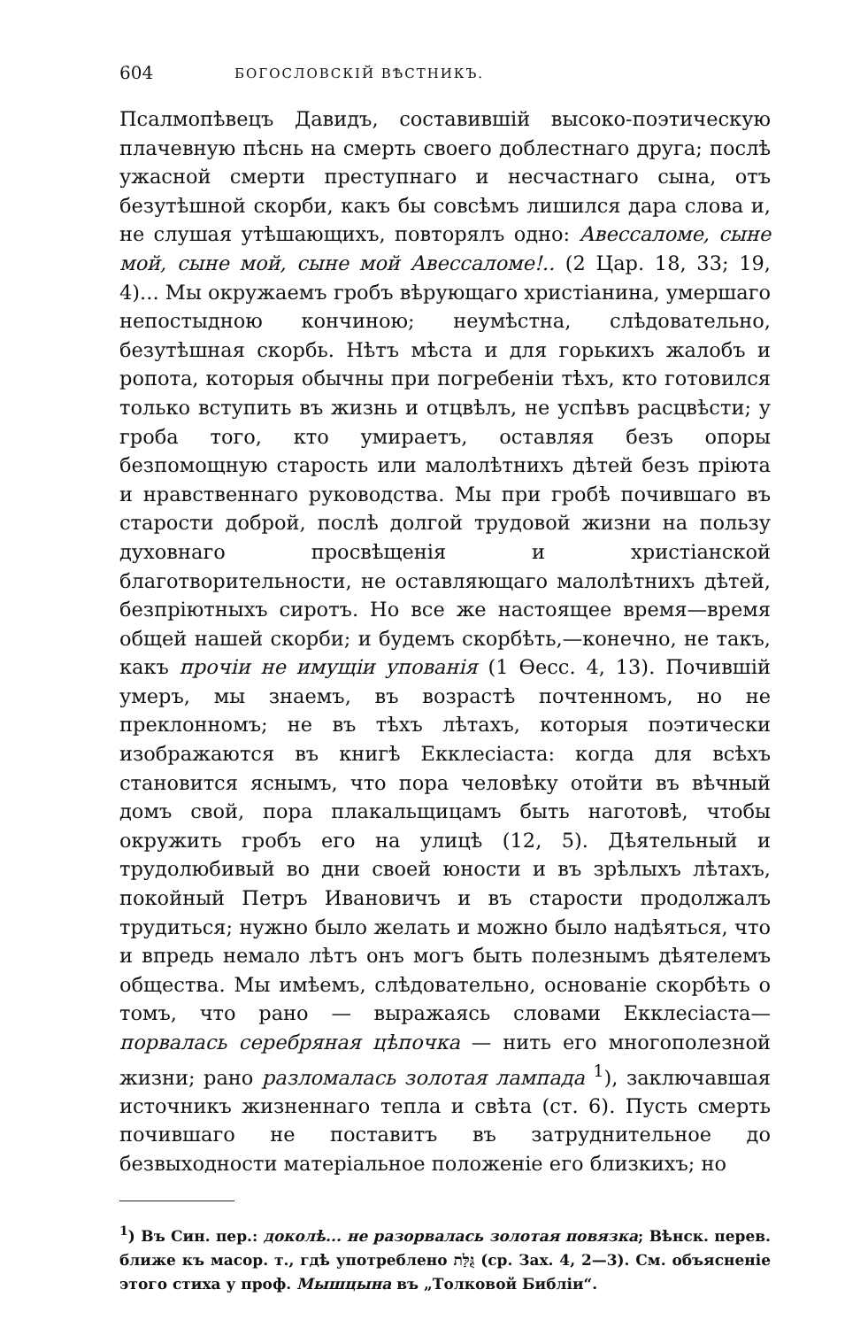604 БОГОСЛОВСКІЙ ВѢСТНИКЪ.
Псалмопѣвецъ Давидъ, составившій высоко-поэтическую плачевную пѣснь на смерть своего доблестнаго друга; послѣ ужасной смерти преступнаго и несчастнаго сына, отъ безутѣшной скорби, какъ бы совсѣмъ лишился дара слова и, не слушая утѣшающихъ, повторялъ одно: Авессаломе, сыне мой, сыне мой, сыне мой Авессаломе!.. (2 Цар. 18, 33; 19, 4)... Мы окружаемъ гробъ вѣрующаго христіанина, умершаго непостыдною кончиною; неумѣстна, слѣдовательно, безутѣшная скорбь. Нѣтъ мѣста и для горькихъ жалобъ и ропота, которыя обычны при погребеніи тѣхъ, кто готовился только вступить въ жизнь и отцвѣлъ, не успѣвъ расцвѣсти; у гроба того, кто умираетъ, оставляя безъ опоры безпомощную старость или малолѣтнихъ дѣтей безъ пріюта и нравственнаго руководства. Мы при гробѣ почившаго въ старости доброй, послѣ долгой трудовой жизни на пользу духовнаго просвѣщенія и христіанской благотворительности, не оставляющаго малолѣтнихъ дѣтей, безпріютныхъ сиротъ. Но все же настоящее время—время общей нашей скорби; и будемъ скорбѣть,—конечно, не такъ, какъ прочіи не имущіи упованія (1 Ѳесс. 4, 13). Почившій умеръ, мы знаемъ, въ возрастѣ почтенномъ, но не преклонномъ; не въ тѣхъ лѣтахъ, которыя поэтически изображаются въ книгѣ Екклесіаста: когда для всѣхъ становится яснымъ, что пора человѣку отойти въ вѣчный домъ свой, пора плакальщицамъ быть наготовѣ, чтобы окружить гробъ его на улицѣ (12, 5). Дѣятельный и трудолюбивый во дни своей юности и въ зрѣлыхъ лѣтахъ, покойный Петръ Ивановичъ и въ старости продолжалъ трудиться; нужно было желать и можно было надѣяться, что и впредь немало лѣтъ онъ могъ быть полезнымъ дѣятелемъ общества. Мы имѣемъ, слѣдовательно, основаніе скорбѣть о томъ, что рано — выражаясь словами Екклесіаста—порвалась серебряная цѣпочка — нить его многополезной жизни; рано разломалась золотая лампада <sup>1</sup>), заключавшая источникъ жизненнаго тепла и свѣта (ст. 6). Пусть смерть почившаго не поставитъ въ затруднительное до безвыходности матеріальное положеніе его близкихъ; но
<sup>1</sup>) Въ Син. пер.: доколѣ... не разорвалась золотая повязка; Вѣнск. перев. ближе къ масор. т., гдѣ употреблено גֻּלַּת (ср. Зах. 4, 2—3). См. объясненіе этого стиха у проф. Мышцына въ „Толковой Библіи“.